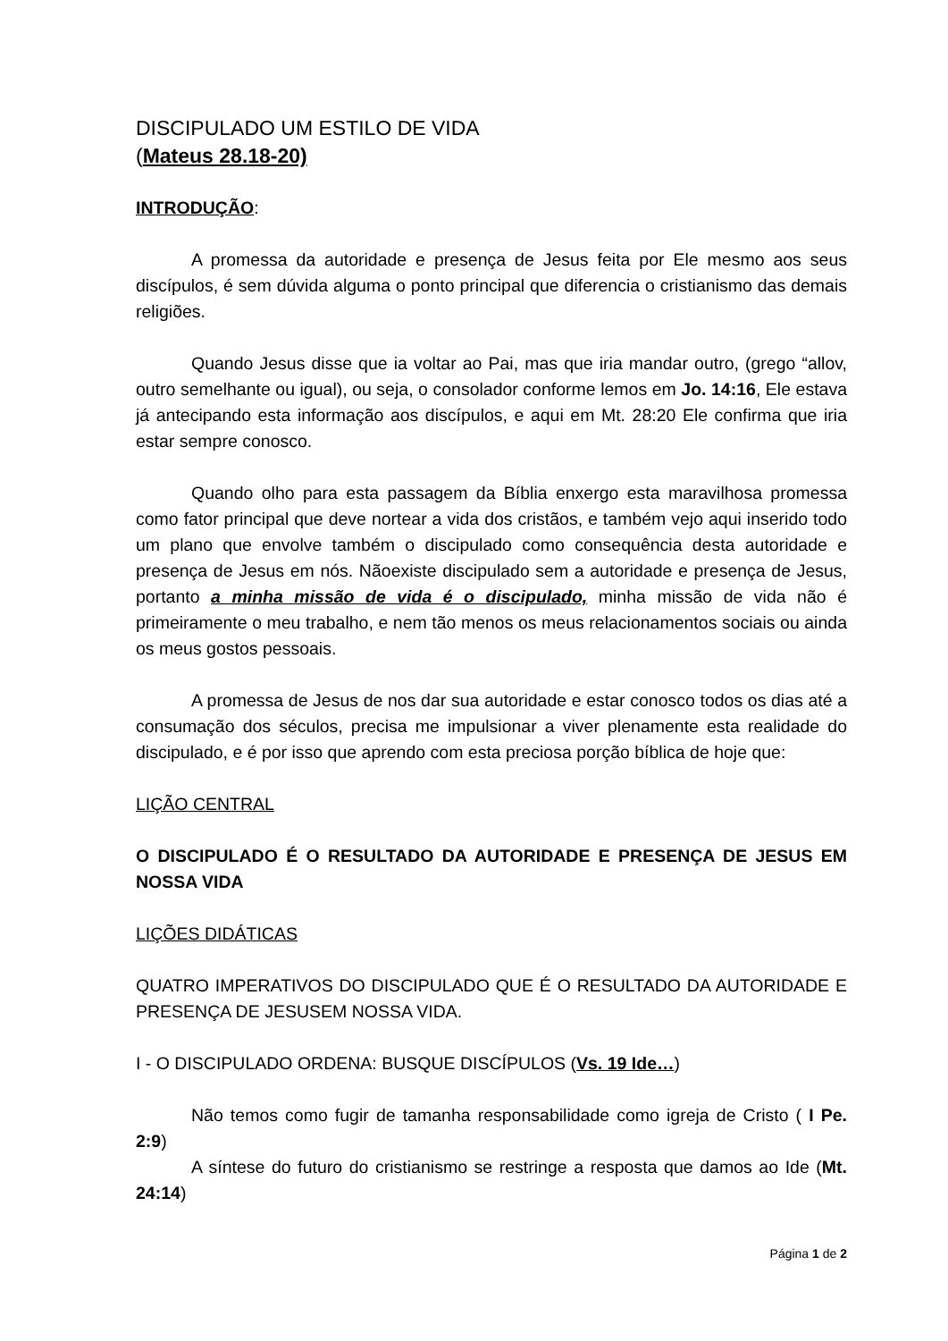DISCIPULADO UM ESTILO DE VIDA
(Mateus 28.18-20)
INTRODUÇÃO:
A promessa da autoridade e presença de Jesus feita por Ele mesmo aos seus discípulos, é sem dúvida alguma o ponto principal que diferencia o cristianismo das demais religiões.
Quando Jesus disse que ia voltar ao Pai, mas que iria mandar outro, (grego “allov, outro semelhante ou igual), ou seja, o consolador conforme lemos em Jo. 14:16, Ele estava já antecipando esta informação aos discípulos, e aqui em Mt. 28:20 Ele confirma que iria estar sempre conosco.
Quando olho para esta passagem da Bíblia enxergo esta maravilhosa promessa como fator principal que deve nortear a vida dos cristãos, e também vejo aqui inserido todo um plano que envolve também o discipulado como consequência desta autoridade e presença de Jesus em nós. Nãoexiste discipulado sem a autoridade e presença de Jesus, portanto a minha missão de vida é o discipulado, minha missão de vida não é primeiramente o meu trabalho, e nem tão menos os meus relacionamentos sociais ou ainda os meus gostos pessoais.
A promessa de Jesus de nos dar sua autoridade e estar conosco todos os dias até a consumação dos séculos, precisa me impulsionar a viver plenamente esta realidade do discipulado, e é por isso que aprendo com esta preciosa porção bíblica de hoje que:
LIÇÃO CENTRAL
O DISCIPULADO É O RESULTADO DA AUTORIDADE E PRESENÇA DE JESUS EM NOSSA VIDA
LIÇÕES DIDÁTICAS
QUATRO IMPERATIVOS DO DISCIPULADO QUE É O RESULTADO DA AUTORIDADE E PRESENÇA DE JESUSEM NOSSA VIDA.
I - O DISCIPULADO ORDENA: BUSQUE DISCÍPULOS (Vs. 19 Ide…)
Não temos como fugir de tamanha responsabilidade como igreja de Cristo ( I Pe. 2:9)
A síntese do futuro do cristianismo se restringe a resposta que damos ao Ide (Mt. 24:14)
Página 1 de 2